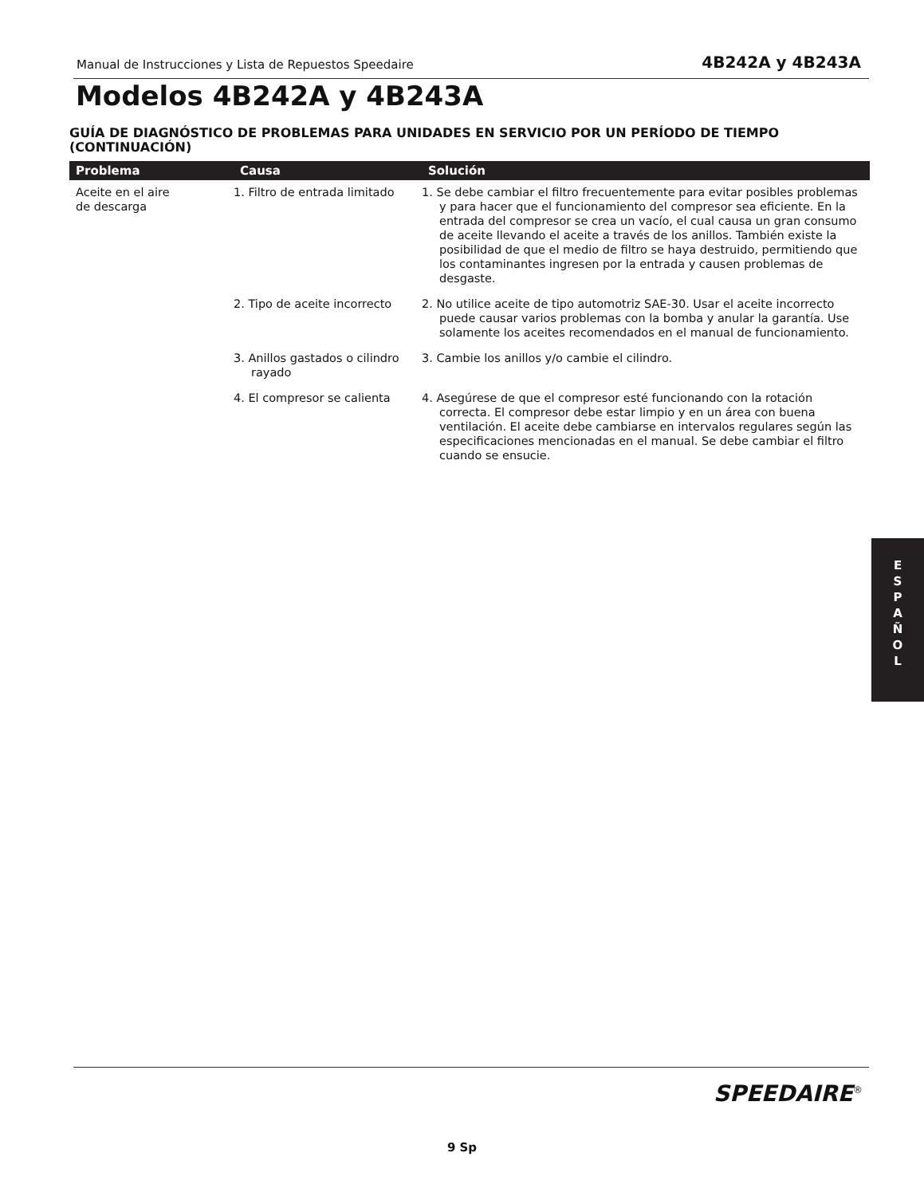Manual de Instrucciones y Lista de Repuestos Speedaire 4B242A y 4B243A
Modelos 4B242A y 4B243A
GUÍA DE DIAGNÓSTICO DE PROBLEMAS PARA UNIDADES EN SERVICIO POR UN PERÍODO DE TIEMPO (CONTINUACIÓN)
| Problema | Causa | Solución |
| --- | --- | --- |
| Aceite en el aire de descarga | 1. Filtro de entrada limitado | 1. Se debe cambiar el filtro frecuentemente para evitar posibles problemas y para hacer que el funcionamiento del compresor sea eficiente. En la entrada del compresor se crea un vacío, el cual causa un gran consumo de aceite llevando el aceite a través de los anillos. También existe la posibilidad de que el medio de filtro se haya destruido, permitiendo que los contaminantes ingresen por la entrada y causen problemas de desgaste. |
| | 2. Tipo de aceite incorrecto | 2. No utilice aceite de tipo automotriz SAE-30. Usar el aceite incorrecto puede causar varios problemas con la bomba y anular la garantía. Use solamente los aceites recomendados en el manual de funcionamiento. |
| | 3. Anillos gastados o cilindro rayado | 3. Cambie los anillos y/o cambie el cilindro. |
| | 4. El compresor se calienta | 4. Asegúrese de que el compresor esté funcionando con la rotación correcta. El compresor debe estar limpio y en un área con buena ventilación. El aceite debe cambiarse en intervalos regulares según las especificaciones mencionadas en el manual. Se debe cambiar el filtro cuando se ensucie. |
E
S
P
A
Ñ
O
L
SPEEDAIRE<sup>®</sup>
9 Sp